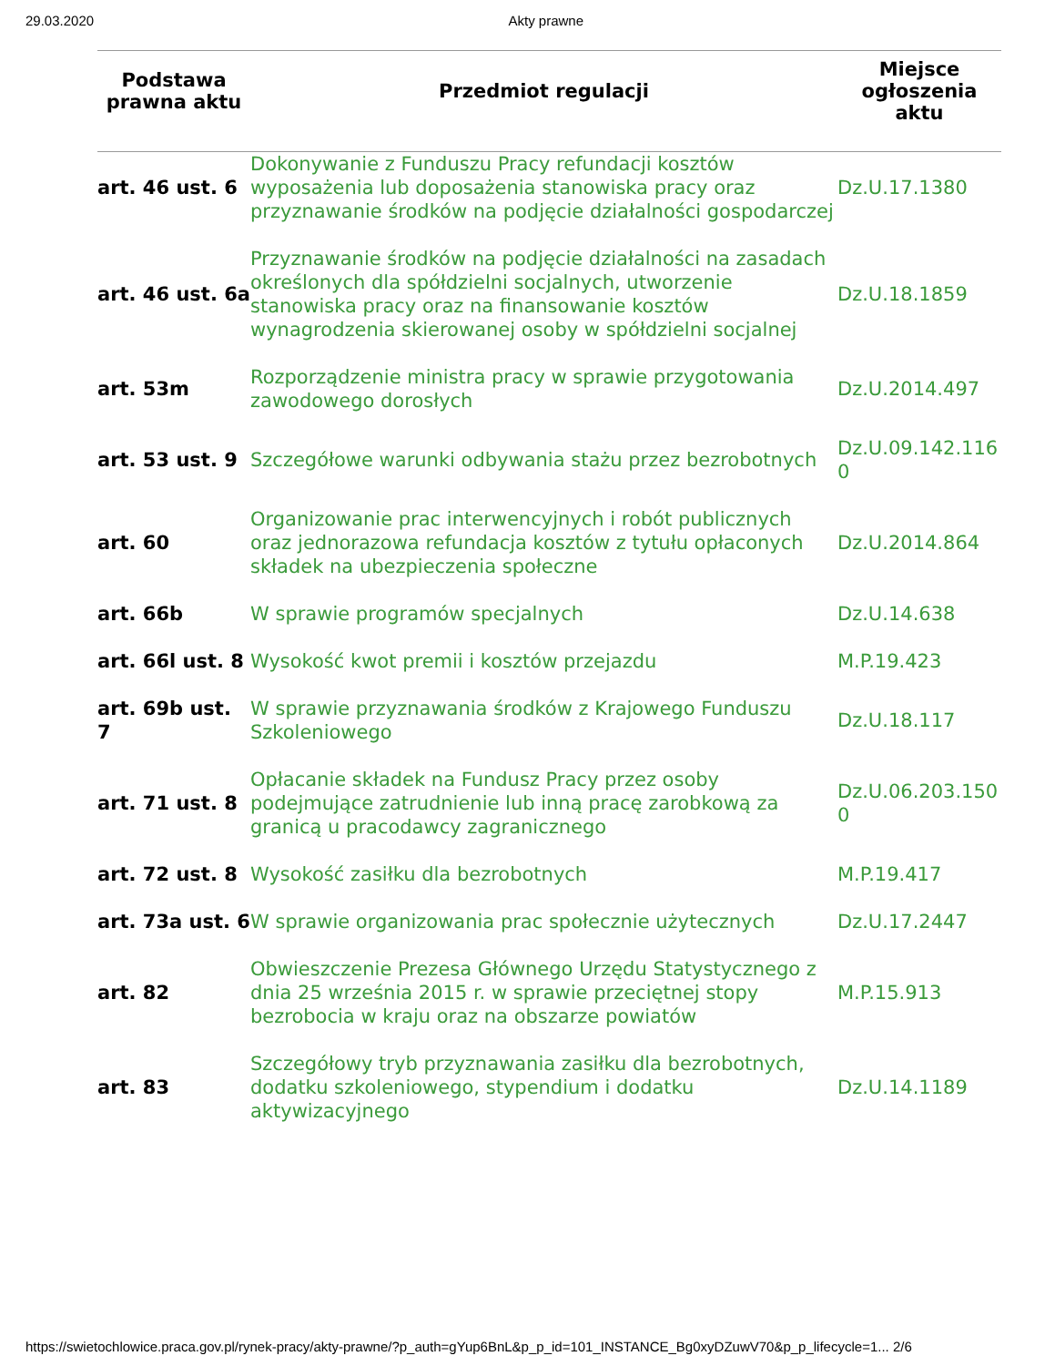29.03.2020 Akty prawne
| Podstawa prawna aktu | Przedmiot regulacji | Miejsce ogłoszenia aktu |
| --- | --- | --- |
| art. 46 ust. 6 | Dokonywanie z Funduszu Pracy refundacji kosztów wyposażenia lub doposażenia stanowiska pracy oraz przyznawanie środków na podjęcie działalności gospodarczej | Dz.U.17.1380 |
| art. 46 ust. 6a | Przyznawanie środków na podjęcie działalności na zasadach określonych dla spółdzielni socjalnych, utworzenie stanowiska pracy oraz na finansowanie kosztów wynagrodzenia skierowanej osoby w spółdzielni socjalnej | Dz.U.18.1859 |
| art. 53m | Rozporządzenie ministra pracy w sprawie przygotowania zawodowego dorosłych | Dz.U.2014.497 |
| art. 53 ust. 9 | Szczegółowe warunki odbywania stażu przez bezrobotnych | Dz.U.09.142.1160 |
| art. 60 | Organizowanie prac interwencyjnych i robót publicznych oraz jednorazowa refundacja kosztów z tytułu opłaconych składek na ubezpieczenia społeczne | Dz.U.2014.864 |
| art. 66b | W sprawie programów specjalnych | Dz.U.14.638 |
| art. 66l ust. 8 | Wysokość kwot premii i kosztów przejazdu | M.P.19.423 |
| art. 69b ust. 7 | W sprawie przyznawania środków z Krajowego Funduszu Szkoleniowego | Dz.U.18.117 |
| art. 71 ust. 8 | Opłacanie składek na Fundusz Pracy przez osoby podejmujące zatrudnienie lub inną pracę zarobkową za granicą u pracodawcy zagranicznego | Dz.U.06.203.1500 |
| art. 72 ust. 8 | Wysokość zasiłku dla bezrobotnych | M.P.19.417 |
| art. 73a ust. 6 | W sprawie organizowania prac społecznie użytecznych | Dz.U.17.2447 |
| art. 82 | Obwieszczenie Prezesa Głównego Urzędu Statystycznego z dnia 25 września 2015 r. w sprawie przeciętnej stopy bezrobocia w kraju oraz na obszarze powiatów | M.P.15.913 |
| art. 83 | Szczegółowy tryb przyznawania zasiłku dla bezrobotnych, dodatku szkoleniowego, stypendium i dodatku aktywizacyjnego | Dz.U.14.1189 |
https://swietochlowice.praca.gov.pl/rynek-pracy/akty-prawne/?p_auth=gYup6BnL&p_p_id=101_INSTANCE_Bg0xyDZuwV70&p_p_lifecycle=1... 2/6